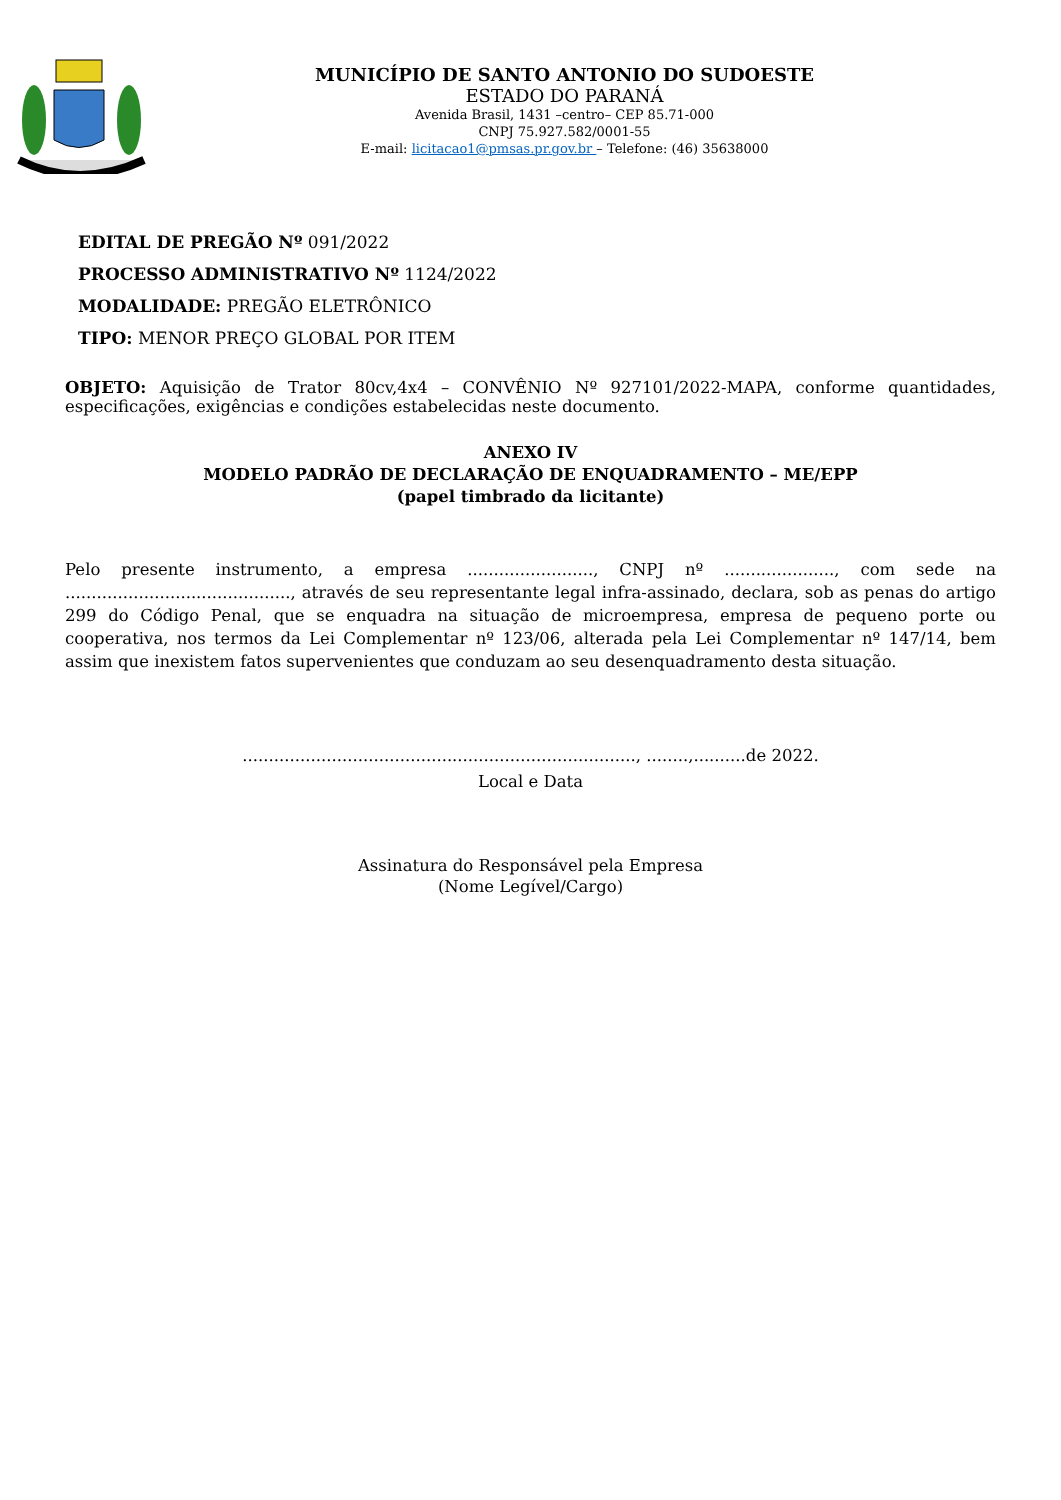MUNICÍPIO DE SANTO ANTONIO DO SUDOESTE
ESTADO DO PARANÁ
Avenida Brasil, 1431 –centro– CEP 85.71-000
CNPJ 75.927.582/0001-55
E-mail: licitacao1@pmsas.pr.gov.br – Telefone: (46) 35638000
EDITAL DE PREGÃO Nº 091/2022
PROCESSO ADMINISTRATIVO Nº 1124/2022
MODALIDADE: PREGÃO ELETRÔNICO
TIPO: MENOR PREÇO GLOBAL POR ITEM
OBJETO: Aquisição de Trator 80cv,4x4 – CONVÊNIO Nº 927101/2022-MAPA, conforme quantidades, especificações, exigências e condições estabelecidas neste documento.
ANEXO IV
MODELO PADRÃO DE DECLARAÇÃO DE ENQUADRAMENTO – ME/EPP
(papel timbrado da licitante)
Pelo presente instrumento, a empresa ........................, CNPJ nº ....................., com sede na ..........................................., através de seu representante legal infra-assinado, declara, sob as penas do artigo 299 do Código Penal, que se enquadra na situação de microempresa, empresa de pequeno porte ou cooperativa, nos termos da Lei Complementar nº 123/06, alterada pela Lei Complementar nº 147/14, bem assim que inexistem fatos supervenientes que conduzam ao seu desenquadramento desta situação.
..........................................................................., ........,..........de 2022.
Local e Data
Assinatura do Responsável pela Empresa
(Nome Legível/Cargo)